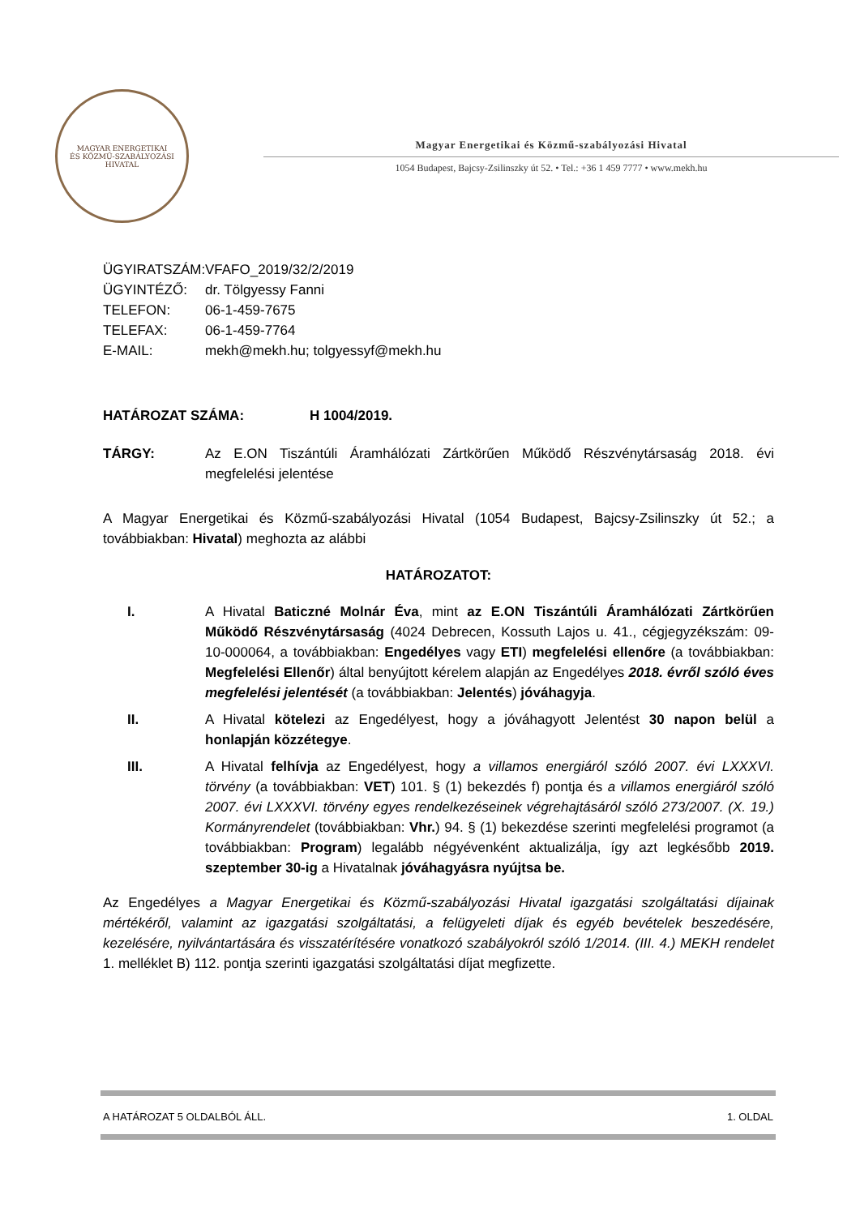MAGYAR ENERGETIKAI
ÉS KÖZMŰ-SZABÁLYOZÁSI HIVATAL
Magyar Energetikai és Közmű-szabályozási Hivatal
1054 Budapest, Bajcsy-Zsilinszky út 52. • Tel.: +36 1 459 7777 • www.mekh.hu
ÜGYIRATSZÁM: VFAFO_2019/32/2/2019
ÜGYINTÉZŐ: dr. Tölgyessy Fanni
TELEFON: 06-1-459-7675
TELEFAX: 06-1-459-7764
E-MAIL: mekh@mekh.hu; tolgyessyf@mekh.hu
HATÁROZAT SZÁMA: H 1004/2019.
TÁRGY: Az E.ON Tiszántúli Áramhálózati Zártkörűen Működő Részvénytársaság 2018. évi megfelelési jelentése
A Magyar Energetikai és Közmű-szabályozási Hivatal (1054 Budapest, Bajcsy-Zsilinszky út 52.; a továbbiakban: Hivatal) meghozta az alábbi
HATÁROZATOT:
I. A Hivatal Baticzné Molnár Éva, mint az E.ON Tiszántúli Áramhálózati Zártkörűen Működő Részvénytársaság (4024 Debrecen, Kossuth Lajos u. 41., cégjegyzékszám: 09-10-000064, a továbbiakban: Engedélyes vagy ETI) megfelelési ellenőre (a továbbiakban: Megfelelési Ellenőr) által benyújtott kérelem alapján az Engedélyes 2018. évről szóló éves megfelelési jelentését (a továbbiakban: Jelentés) jóváhagyja.
II. A Hivatal kötelezi az Engedélyest, hogy a jóváhagyott Jelentést 30 napon belül a honlapján közzétegye.
III. A Hivatal felhívja az Engedélyest, hogy a villamos energiáról szóló 2007. évi LXXXVI. törvény (a továbbiakban: VET) 101. § (1) bekezdés f) pontja és a villamos energiáról szóló 2007. évi LXXXVI. törvény egyes rendelkezéseinek végrehajtásáról szóló 273/2007. (X. 19.) Kormányrendelet (továbbiakban: Vhr.) 94. § (1) bekezdése szerinti megfelelési programot (a továbbiakban: Program) legalább négyévenként aktualizálja, így azt legkésőbb 2019. szeptember 30-ig a Hivatalnak jóváhagyásra nyújtsa be.
Az Engedélyes a Magyar Energetikai és Közmű-szabályozási Hivatal igazgatási szolgáltatási díjainak mértékéről, valamint az igazgatási szolgáltatási, a felügyeleti díjak és egyéb bevételek beszedésére, kezelésére, nyilvántartására és visszatérítésére vonatkozó szabályokról szóló 1/2014. (III. 4.) MEKH rendelet 1. melléklet B) 112. pontja szerinti igazgatási szolgáltatási díjat megfizette.
A HATÁROZAT 5 OLDALBÓL ÁLL. 1. OLDAL